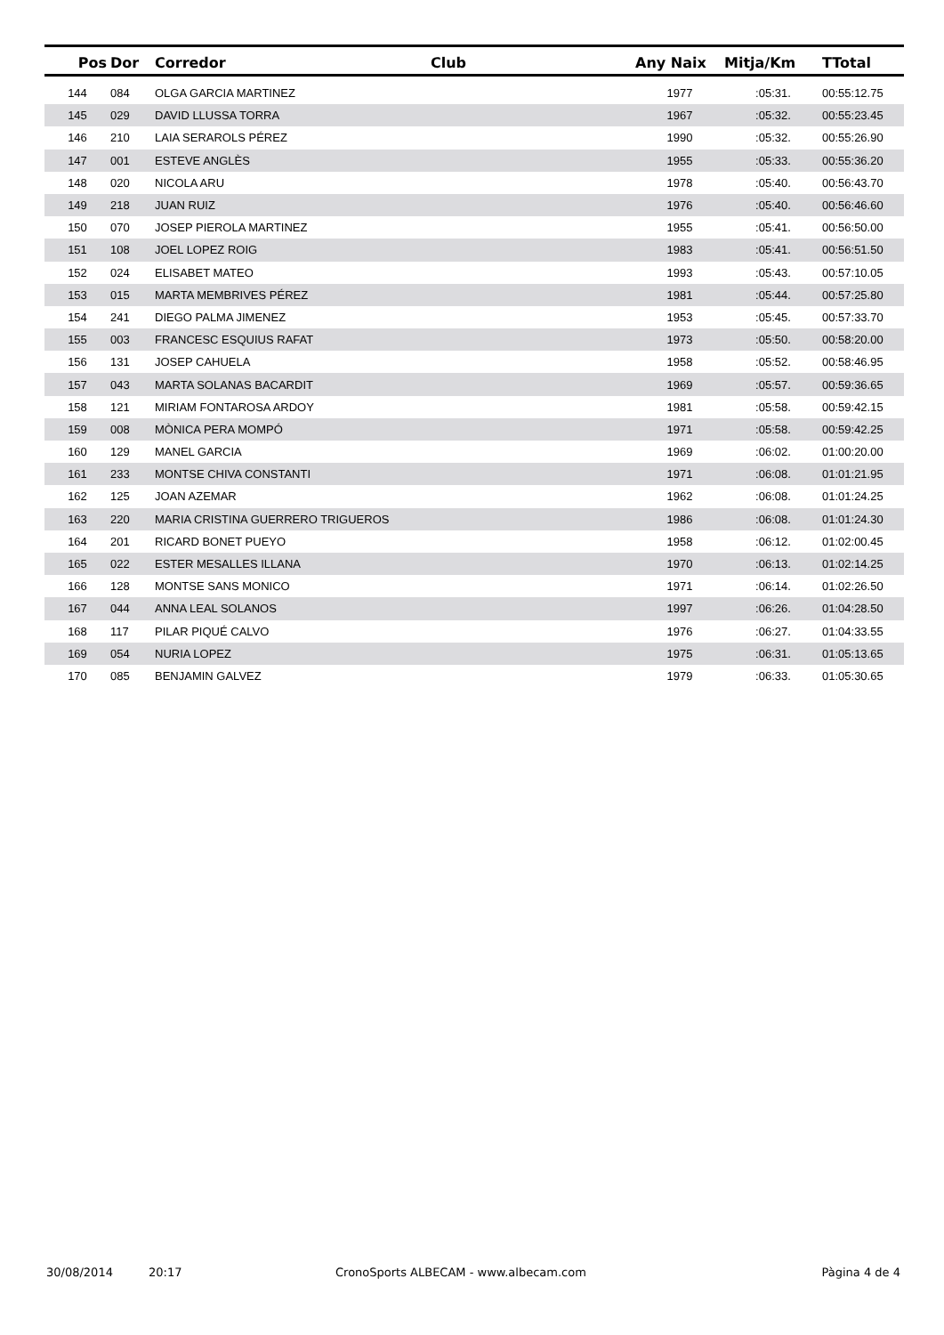| Pos | Dor | Corredor | Club | Any Naix | Mitja/Km | TTotal |
| --- | --- | --- | --- | --- | --- | --- |
| 144 | 084 | OLGA GARCIA MARTINEZ | | 1977 | :05:31. | 00:55:12.75 |
| 145 | 029 | DAVID LLUSSA TORRA | | 1967 | :05:32. | 00:55:23.45 |
| 146 | 210 | LAIA SERAROLS PÉREZ | | 1990 | :05:32. | 00:55:26.90 |
| 147 | 001 | ESTEVE ANGLÈS | | 1955 | :05:33. | 00:55:36.20 |
| 148 | 020 | NICOLA ARU | | 1978 | :05:40. | 00:56:43.70 |
| 149 | 218 | JUAN RUIZ | | 1976 | :05:40. | 00:56:46.60 |
| 150 | 070 | JOSEP PIEROLA MARTINEZ | | 1955 | :05:41. | 00:56:50.00 |
| 151 | 108 | JOEL LOPEZ ROIG | | 1983 | :05:41. | 00:56:51.50 |
| 152 | 024 | ELISABET MATEO | | 1993 | :05:43. | 00:57:10.05 |
| 153 | 015 | MARTA MEMBRIVES PÉREZ | | 1981 | :05:44. | 00:57:25.80 |
| 154 | 241 | DIEGO PALMA JIMENEZ | | 1953 | :05:45. | 00:57:33.70 |
| 155 | 003 | FRANCESC ESQUIUS RAFAT | | 1973 | :05:50. | 00:58:20.00 |
| 156 | 131 | JOSEP CAHUELA | | 1958 | :05:52. | 00:58:46.95 |
| 157 | 043 | MARTA SOLANAS BACARDIT | | 1969 | :05:57. | 00:59:36.65 |
| 158 | 121 | MIRIAM FONTAROSA ARDOY | | 1981 | :05:58. | 00:59:42.15 |
| 159 | 008 | MÒNICA PERA MOMPÓ | | 1971 | :05:58. | 00:59:42.25 |
| 160 | 129 | MANEL GARCIA | | 1969 | :06:02. | 01:00:20.00 |
| 161 | 233 | MONTSE CHIVA CONSTANTI | | 1971 | :06:08. | 01:01:21.95 |
| 162 | 125 | JOAN AZEMAR | | 1962 | :06:08. | 01:01:24.25 |
| 163 | 220 | MARIA CRISTINA GUERRERO TRIGUEROS | | 1986 | :06:08. | 01:01:24.30 |
| 164 | 201 | RICARD BONET PUEYO | | 1958 | :06:12. | 01:02:00.45 |
| 165 | 022 | ESTER MESALLES ILLANA | | 1970 | :06:13. | 01:02:14.25 |
| 166 | 128 | MONTSE SANS MONICO | | 1971 | :06:14. | 01:02:26.50 |
| 167 | 044 | ANNA LEAL SOLANOS | | 1997 | :06:26. | 01:04:28.50 |
| 168 | 117 | PILAR PIQUÉ CALVO | | 1976 | :06:27. | 01:04:33.55 |
| 169 | 054 | NURIA LOPEZ | | 1975 | :06:31. | 01:05:13.65 |
| 170 | 085 | BENJAMIN GALVEZ | | 1979 | :06:33. | 01:05:30.65 |
30/08/2014 20:17 CronoSports ALBECAM - www.albecam.com Pàgina 4 de 4